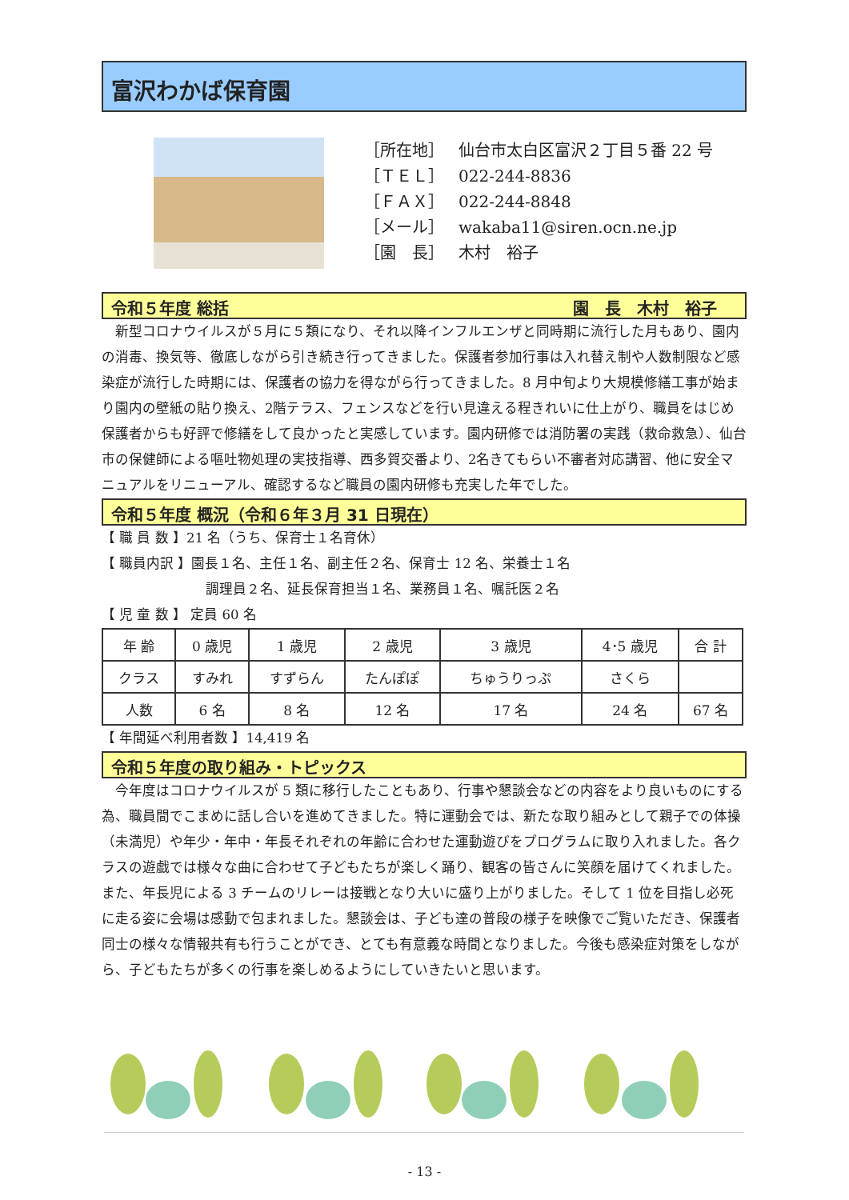富沢わかば保育園
［所在地］ 仙台市太白区富沢２丁目５番 22 号
［ＴＥＬ］ 022-244-8836
［ＦＡＸ］ 022-244-8848
［メール］ wakaba11@siren.ocn.ne.jp
［園　長］ 木村　裕子
令和５年度 総括 園　長　木村　裕子
　新型コロナウイルスが５月に５類になり、それ以降インフルエンザと同時期に流行した月もあり、園内の消毒、換気等、徹底しながら引き続き行ってきました。保護者参加行事は入れ替え制や人数制限など感染症が流行した時期には、保護者の協力を得ながら行ってきました。8 月中旬より大規模修繕工事が始まり園内の壁紙の貼り換え、2階テラス、フェンスなどを行い見違える程きれいに仕上がり、職員をはじめ保護者からも好評で修繕をして良かったと実感しています。園内研修では消防署の実践（救命救急）、仙台市の保健師による嘔吐物処理の実技指導、西多賀交番より、2名きてもらい不審者対応講習、他に安全マニュアルをリニューアル、確認するなど職員の園内研修も充実した年でした。
令和５年度 概況（令和６年３月 31 日現在）
【 職 員 数 】21 名（うち、保育士１名育休）
【 職員内訳 】園長１名、主任１名、副主任２名、保育士 12 名、栄養士１名
調理員２名、延長保育担当１名、業務員１名、嘱託医２名
【 児 童 数 】 定員 60 名
| 年 齢 | 0 歳児 | 1 歳児 | 2 歳児 | 3 歳児 | 4･5 歳児 | 合 計 |
| クラス | すみれ | すずらん | たんぽぽ | ちゅうりっぷ | さくら | |
| 人数 | 6 名 | 8 名 | 12 名 | 17 名 | 24 名 | 67 名 |
【 年間延べ利用者数 】14,419 名
令和５年度の取り組み・トピックス
　今年度はコロナウイルスが 5 類に移行したこともあり、行事や懇談会などの内容をより良いものにする為、職員間でこまめに話し合いを進めてきました。特に運動会では、新たな取り組みとして親子での体操（未満児）や年少・年中・年長それぞれの年齢に合わせた運動遊びをプログラムに取り入れました。各クラスの遊戯では様々な曲に合わせて子どもたちが楽しく踊り、観客の皆さんに笑顔を届けてくれました。また、年長児による 3 チームのリレーは接戦となり大いに盛り上がりました。そして 1 位を目指し必死に走る姿に会場は感動で包まれました。懇談会は、子ども達の普段の様子を映像でご覧いただき、保護者同士の様々な情報共有も行うことができ、とても有意義な時間となりました。今後も感染症対策をしながら、子どもたちが多くの行事を楽しめるようにしていきたいと思います。
- 13 -